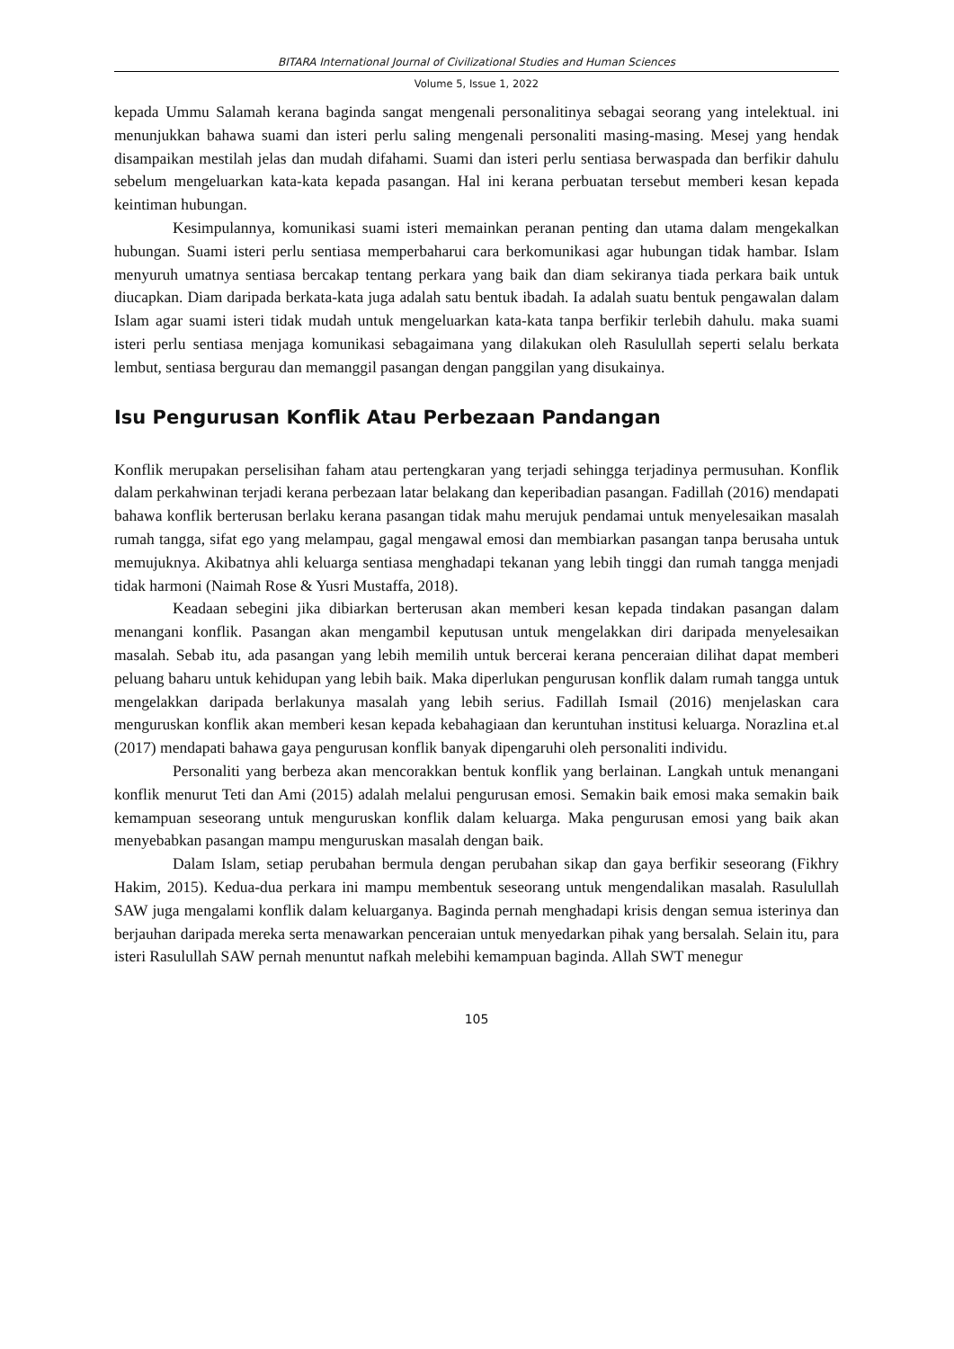BITARA International Journal of Civilizational Studies and Human Sciences
Volume 5, Issue 1, 2022
kepada Ummu Salamah kerana baginda sangat mengenali personalitinya sebagai seorang yang intelektual. ini menunjukkan bahawa suami dan isteri perlu saling mengenali personaliti masing-masing. Mesej yang hendak disampaikan mestilah jelas dan mudah difahami. Suami dan isteri perlu sentiasa berwaspada dan berfikir dahulu sebelum mengeluarkan kata-kata kepada pasangan. Hal ini kerana perbuatan tersebut memberi kesan kepada keintiman hubungan.
Kesimpulannya, komunikasi suami isteri memainkan peranan penting dan utama dalam mengekalkan hubungan. Suami isteri perlu sentiasa memperbaharui cara berkomunikasi agar hubungan tidak hambar. Islam menyuruh umatnya sentiasa bercakap tentang perkara yang baik dan diam sekiranya tiada perkara baik untuk diucapkan. Diam daripada berkata-kata juga adalah satu bentuk ibadah. Ia adalah suatu bentuk pengawalan dalam Islam agar suami isteri tidak mudah untuk mengeluarkan kata-kata tanpa berfikir terlebih dahulu. maka suami isteri perlu sentiasa menjaga komunikasi sebagaimana yang dilakukan oleh Rasulullah seperti selalu berkata lembut, sentiasa bergurau dan memanggil pasangan dengan panggilan yang disukainya.
Isu Pengurusan Konflik Atau Perbezaan Pandangan
Konflik merupakan perselisihan faham atau pertengkaran yang terjadi sehingga terjadinya permusuhan. Konflik dalam perkahwinan terjadi kerana perbezaan latar belakang dan keperibadian pasangan. Fadillah (2016) mendapati bahawa konflik berterusan berlaku kerana pasangan tidak mahu merujuk pendamai untuk menyelesaikan masalah rumah tangga, sifat ego yang melampau, gagal mengawal emosi dan membiarkan pasangan tanpa berusaha untuk memujuknya. Akibatnya ahli keluarga sentiasa menghadapi tekanan yang lebih tinggi dan rumah tangga menjadi tidak harmoni (Naimah Rose & Yusri Mustaffa, 2018).
Keadaan sebegini jika dibiarkan berterusan akan memberi kesan kepada tindakan pasangan dalam menangani konflik. Pasangan akan mengambil keputusan untuk mengelakkan diri daripada menyelesaikan masalah. Sebab itu, ada pasangan yang lebih memilih untuk bercerai kerana penceraian dilihat dapat memberi peluang baharu untuk kehidupan yang lebih baik. Maka diperlukan pengurusan konflik dalam rumah tangga untuk mengelakkan daripada berlakunya masalah yang lebih serius. Fadillah Ismail (2016) menjelaskan cara menguruskan konflik akan memberi kesan kepada kebahagiaan dan keruntuhan institusi keluarga. Norazlina et.al (2017) mendapati bahawa gaya pengurusan konflik banyak dipengaruhi oleh personaliti individu.
Personaliti yang berbeza akan mencorakkan bentuk konflik yang berlainan. Langkah untuk menangani konflik menurut Teti dan Ami (2015) adalah melalui pengurusan emosi. Semakin baik emosi maka semakin baik kemampuan seseorang untuk menguruskan konflik dalam keluarga. Maka pengurusan emosi yang baik akan menyebabkan pasangan mampu menguruskan masalah dengan baik.
Dalam Islam, setiap perubahan bermula dengan perubahan sikap dan gaya berfikir seseorang (Fikhry Hakim, 2015). Kedua-dua perkara ini mampu membentuk seseorang untuk mengendalikan masalah. Rasulullah SAW juga mengalami konflik dalam keluarganya. Baginda pernah menghadapi krisis dengan semua isterinya dan berjauhan daripada mereka serta menawarkan penceraian untuk menyedarkan pihak yang bersalah. Selain itu, para isteri Rasulullah SAW pernah menuntut nafkah melebihi kemampuan baginda. Allah SWT menegur
105